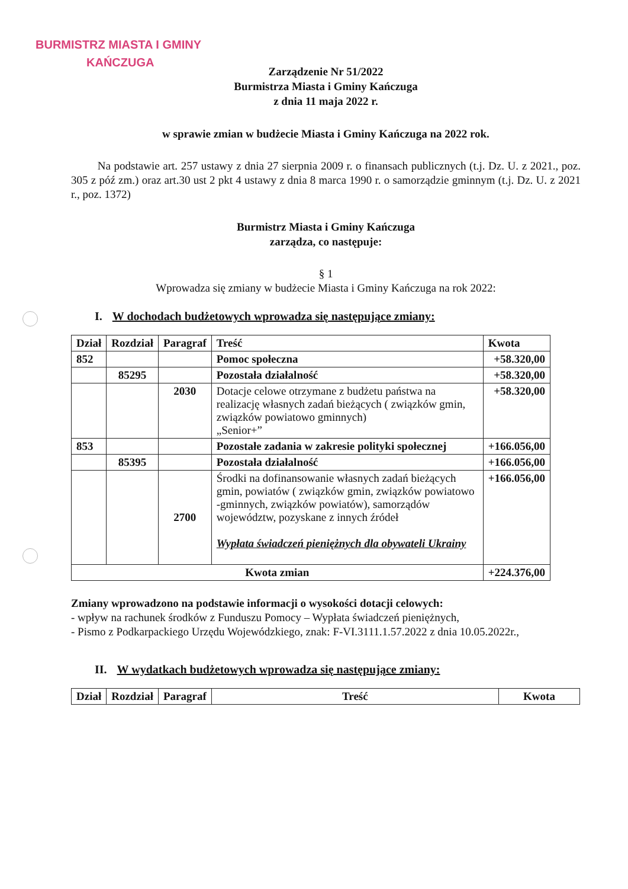BURMISTRZ MIASTA I GMINY
KAŃCZUGA
Zarządzenie Nr 51/2022
Burmistrza Miasta i Gminy Kańczuga
z dnia 11 maja 2022 r.
w sprawie zmian w budżecie Miasta i Gminy Kańczuga na 2022 rok.
Na podstawie art. 257 ustawy z dnia 27 sierpnia 2009 r. o finansach publicznych (t.j. Dz. U. z 2021., poz. 305 z póź zm.) oraz art.30 ust 2 pkt 4 ustawy z dnia 8 marca 1990 r. o samorządzie gminnym (t.j. Dz. U. z 2021 r., poz. 1372)
Burmistrz Miasta i Gminy Kańczuga
zarządza, co następuje:
§ 1
Wprowadza się zmiany w budżecie Miasta i Gminy Kańczuga na rok 2022:
I. W dochodach budżetowych wprowadza się następujące zmiany:
| Dział | Rozdział | Paragraf | Treść | Kwota |
| --- | --- | --- | --- | --- |
| 852 | | | Pomoc społeczna | +58.320,00 |
| | 85295 | | Pozostała działalność | +58.320,00 |
| | | 2030 | Dotacje celowe otrzymane z budżetu państwa na realizację własnych zadań bieżących ( związków gmin, związków powiatowo gminnych) „Senior+” | +58.320,00 |
| 853 | | | Pozostałe zadania w zakresie polityki społecznej | +166.056,00 |
| | 85395 | | Pozostała działalność | +166.056,00 |
| | | 2700 | Środki na dofinansowanie własnych zadań bieżących gmin, powiatów ( związków gmin, związków powiatowo -gminnych, związków powiatów), samorządów województw, pozyskane z innych źródeł Wypłata świadczeń pieniężnych dla obywateli Ukrainy | +166.056,00 |
| Kwota zmian | | | | +224.376,00 |
Zmiany wprowadzono na podstawie informacji o wysokości dotacji celowych:
- wpływ na rachunek środków z Funduszu Pomocy – Wypłata świadczeń pieniężnych,
- Pismo z Podkarpackiego Urzędu Wojewódzkiego, znak: F-VI.3111.1.57.2022 z dnia 10.05.2022r.,
II. W wydatkach budżetowych wprowadza się następujące zmiany:
| Dział | Rozdział | Paragraf | Treść | Kwota |
| --- | --- | --- | --- | --- |